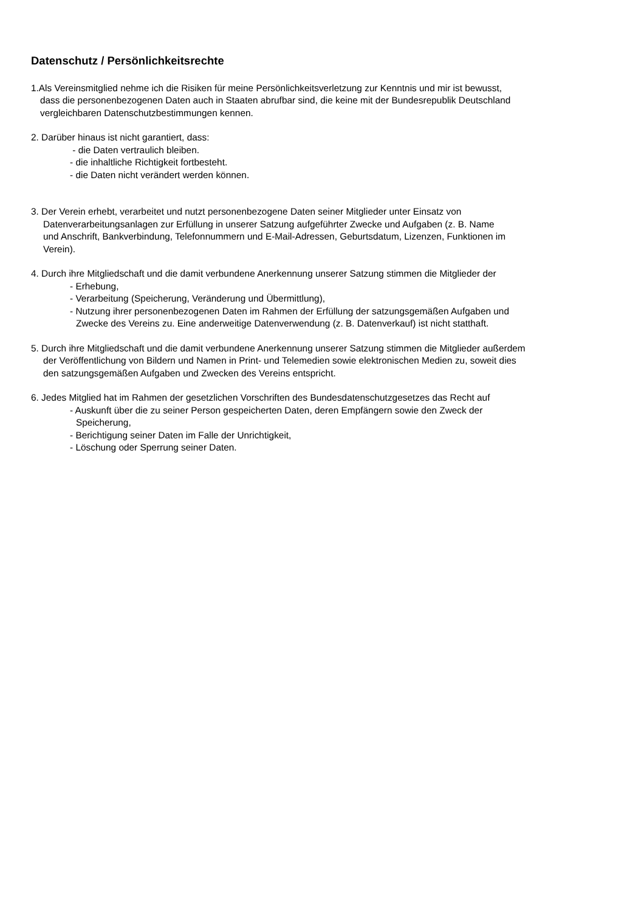Datenschutz / Persönlichkeitsrechte
1.Als Vereinsmitglied nehme ich die Risiken für meine Persönlichkeitsverletzung zur Kenntnis und mir ist bewusst,
dass die personenbezogenen Daten auch in Staaten abrufbar sind, die keine mit der Bundesrepublik Deutschland
vergleichbaren Datenschutzbestimmungen kennen.
2. Darüber hinaus ist nicht garantiert, dass:
- die Daten vertraulich bleiben.
- die inhaltliche Richtigkeit fortbesteht.
- die Daten nicht verändert werden können.
3. Der Verein erhebt, verarbeitet und nutzt personenbezogene Daten seiner Mitglieder unter Einsatz von
Datenverarbeitungsanlagen zur Erfüllung in unserer Satzung aufgeführter Zwecke und Aufgaben (z. B. Name
und Anschrift, Bankverbindung, Telefonnummern und E-Mail-Adressen, Geburtsdatum, Lizenzen, Funktionen im
Verein).
4. Durch ihre Mitgliedschaft und die damit verbundene Anerkennung unserer Satzung stimmen die Mitglieder der
- Erhebung,
- Verarbeitung (Speicherung, Veränderung und Übermittlung),
- Nutzung ihrer personenbezogenen Daten im Rahmen der Erfüllung der satzungsgemäßen Aufgaben und
Zwecke des Vereins zu. Eine anderweitige Datenverwendung (z. B. Datenverkauf) ist nicht statthaft.
5. Durch ihre Mitgliedschaft und die damit verbundene Anerkennung unserer Satzung stimmen die Mitglieder außerdem
der Veröffentlichung von Bildern und Namen in Print- und Telemedien sowie elektronischen Medien zu, soweit dies
den satzungsgemäßen Aufgaben und Zwecken des Vereins entspricht.
6. Jedes Mitglied hat im Rahmen der gesetzlichen Vorschriften des Bundesdatenschutzgesetzes das Recht auf
- Auskunft über die zu seiner Person gespeicherten Daten, deren Empfängern sowie den Zweck der
Speicherung,
- Berichtigung seiner Daten im Falle der Unrichtigkeit,
- Löschung oder Sperrung seiner Daten.